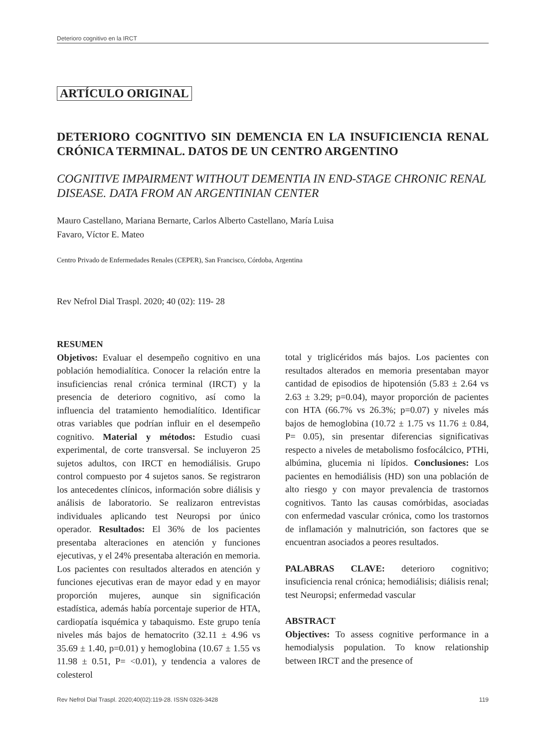Deterioro cognitivo en la IRCT
ARTÍCULO ORIGINAL
DETERIORO COGNITIVO SIN DEMENCIA EN LA INSUFICIENCIA RENAL CRÓNICA TERMINAL. DATOS DE UN CENTRO ARGENTINO
COGNITIVE IMPAIRMENT WITHOUT DEMENTIA IN END-STAGE CHRONIC RENAL DISEASE. DATA FROM AN ARGENTINIAN CENTER
Mauro Castellano, Mariana Bernarte, Carlos Alberto Castellano, María Luisa
Favaro, Víctor E. Mateo
Centro Privado de Enfermedades Renales (CEPER), San Francisco, Córdoba, Argentina
Rev Nefrol Dial Traspl. 2020; 40 (02): 119- 28
RESUMEN
Objetivos: Evaluar el desempeño cognitivo en una población hemodialítica. Conocer la relación entre la insuficiencias renal crónica terminal (IRCT) y la presencia de deterioro cognitivo, así como la influencia del tratamiento hemodialítico. Identificar otras variables que podrían influir en el desempeño cognitivo. Material y métodos: Estudio cuasi experimental, de corte transversal. Se incluyeron 25 sujetos adultos, con IRCT en hemodiálisis. Grupo control compuesto por 4 sujetos sanos. Se registraron los antecedentes clínicos, información sobre diálisis y análisis de laboratorio. Se realizaron entrevistas individuales aplicando test Neuropsi por único operador. Resultados: El 36% de los pacientes presentaba alteraciones en atención y funciones ejecutivas, y el 24% presentaba alteración en memoria. Los pacientes con resultados alterados en atención y funciones ejecutivas eran de mayor edad y en mayor proporción mujeres, aunque sin significación estadística, además había porcentaje superior de HTA, cardiopatía isquémica y tabaquismo. Este grupo tenía niveles más bajos de hematocrito (32.11 ± 4.96 vs 35.69 ± 1.40, p=0.01) y hemoglobina (10.67 ± 1.55 vs 11.98 ± 0.51, P= <0.01), y tendencia a valores de colesterol
total y triglicéridos más bajos. Los pacientes con resultados alterados en memoria presentaban mayor cantidad de episodios de hipotensión (5.83 ± 2.64 vs 2.63 ± 3.29; p=0.04), mayor proporción de pacientes con HTA (66.7% vs 26.3%; p=0.07) y niveles más bajos de hemoglobina (10.72 ± 1.75 vs 11.76 ± 0.84, P= 0.05), sin presentar diferencias significativas respecto a niveles de metabolismo fosfocálcico, PTHi, albúmina, glucemia ni lípidos. Conclusiones: Los pacientes en hemodiálisis (HD) son una población de alto riesgo y con mayor prevalencia de trastornos cognitivos. Tanto las causas comórbidas, asociadas con enfermedad vascular crónica, como los trastornos de inflamación y malnutrición, son factores que se encuentran asociados a peores resultados.
PALABRAS CLAVE: deterioro cognitivo; insuficiencia renal crónica; hemodiálisis; diálisis renal; test Neuropsi; enfermedad vascular
ABSTRACT
Objectives: To assess cognitive performance in a hemodialysis population. To know relationship between IRCT and the presence of
Rev Nefrol Dial Traspl. 2020;40(02):119-28. ISSN 0326-3428 119